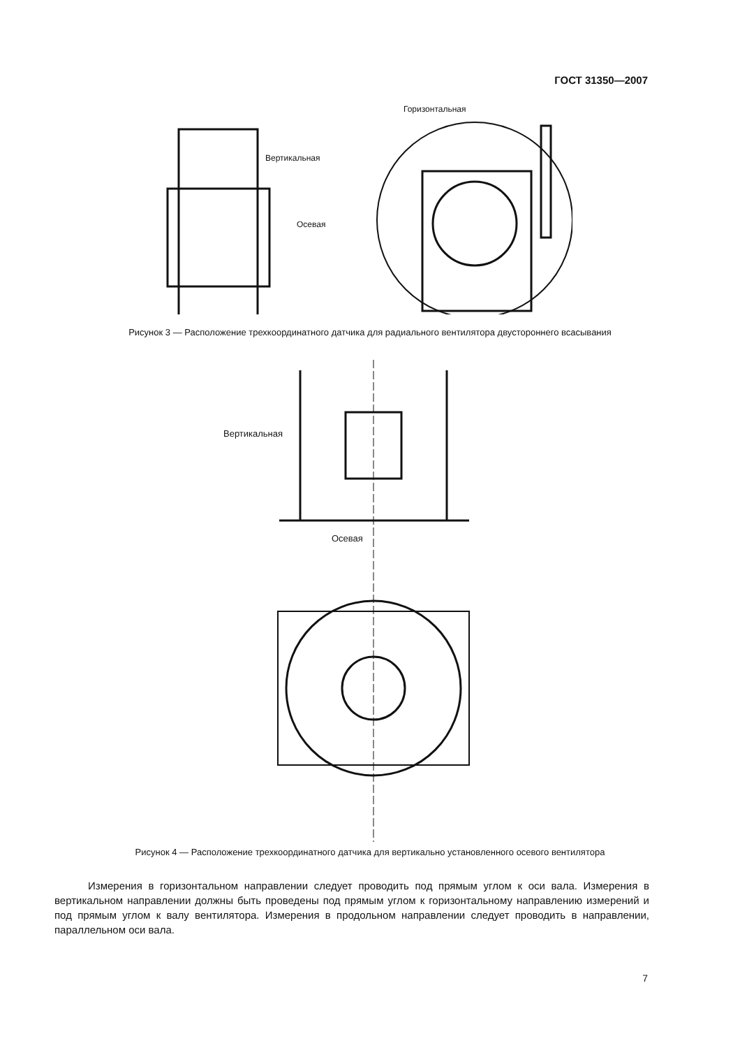ГОСТ 31350—2007
Вертикальная
Осевая
Горизонтальная
Рисунок 3 — Расположение трехкоординатного датчика для радиального вентилятора двустороннего всасывания
Вертикальная
Осевая
Рисунок 4 — Расположение трехкоординатного датчика для вертикально установленного осевого вентилятора
Измерения в горизонтальном направлении следует проводить под прямым углом к оси вала. Измерения в вертикальном направлении должны быть проведены под прямым углом к горизонтальному направлению измерений и под прямым углом к валу вентилятора. Измерения в продольном направлении следует проводить в направлении, параллельном оси вала.
7